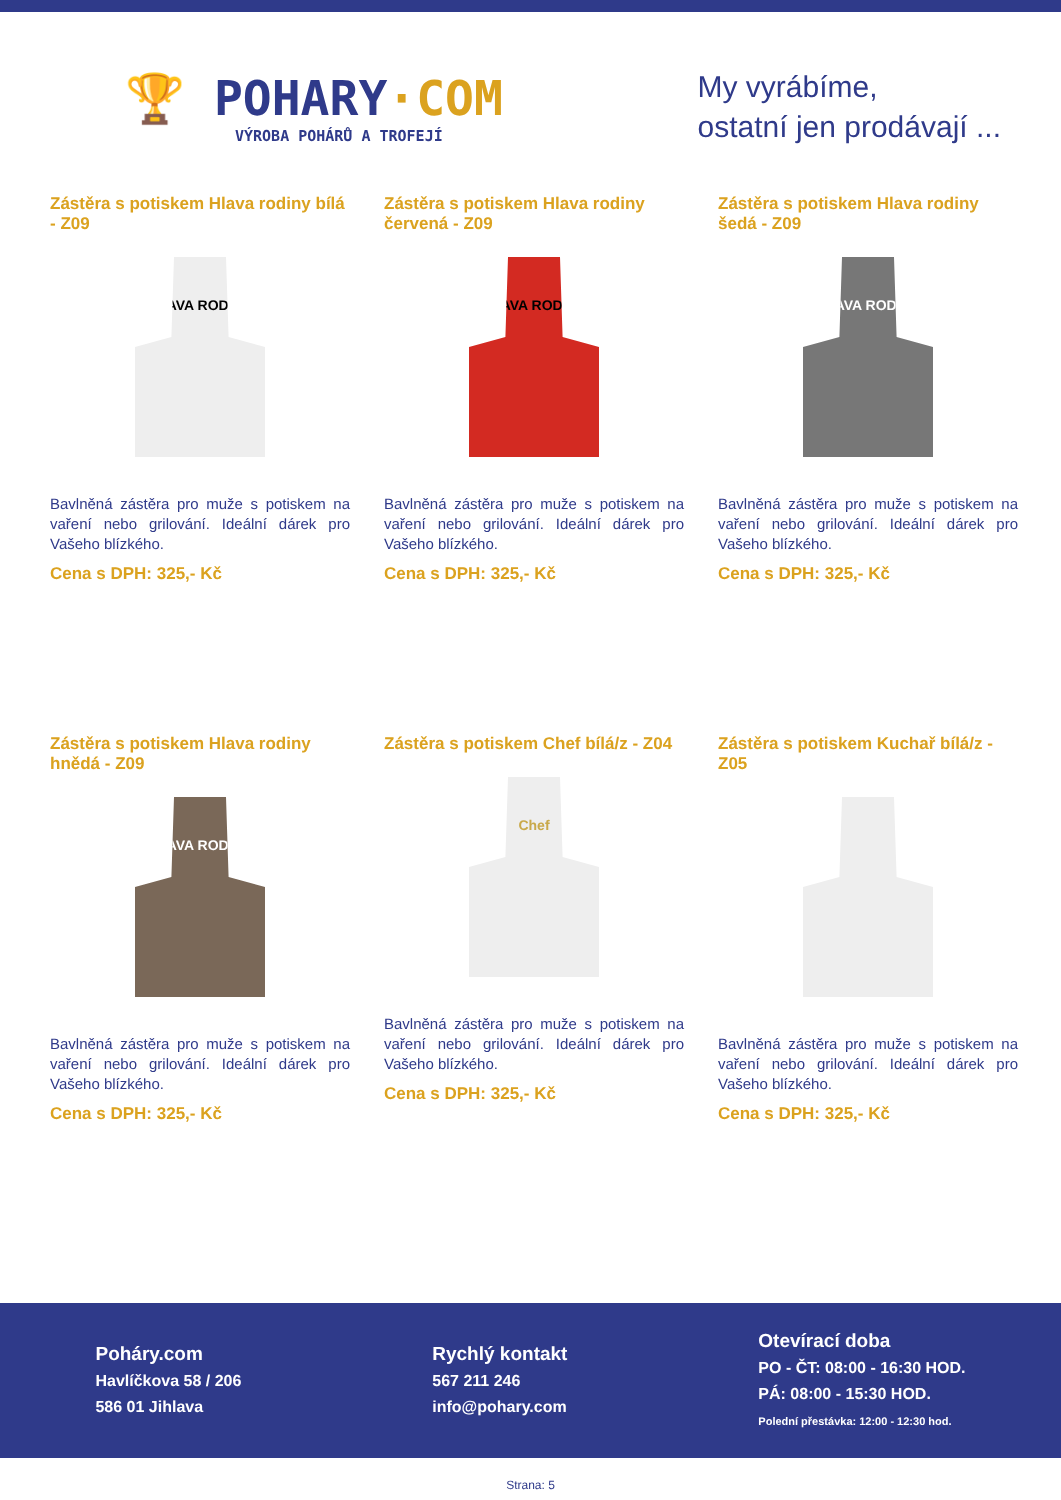🏆 POHARY·COM
VÝROBA POHÁRŮ A TROFEJÍ
My vyrábíme,
ostatní jen prodávají ...
Zástěra s potiskem Hlava rodiny bílá - Z09
HLAVA RODINY
Bavlněná zástěra pro muže s potiskem na vaření nebo grilování. Ideální dárek pro Vašeho blízkého.
Cena s DPH: 325,- Kč
Zástěra s potiskem Hlava rodiny červená - Z09
HLAVA RODINY
Bavlněná zástěra pro muže s potiskem na vaření nebo grilování. Ideální dárek pro Vašeho blízkého.
Cena s DPH: 325,- Kč
Zástěra s potiskem Hlava rodiny šedá - Z09
HLAVA RODINY
Bavlněná zástěra pro muže s potiskem na vaření nebo grilování. Ideální dárek pro Vašeho blízkého.
Cena s DPH: 325,- Kč
Zástěra s potiskem Hlava rodiny hnědá - Z09
HLAVA RODINY
Bavlněná zástěra pro muže s potiskem na vaření nebo grilování. Ideální dárek pro Vašeho blízkého.
Cena s DPH: 325,- Kč
Zástěra s potiskem Chef bílá/z - Z04
Chef
Bavlněná zástěra pro muže s potiskem na vaření nebo grilování. Ideální dárek pro Vašeho blízkého.
Cena s DPH: 325,- Kč
Zástěra s potiskem Kuchař bílá/z - Z05
Bavlněná zástěra pro muže s potiskem na vaření nebo grilování. Ideální dárek pro Vašeho blízkého.
Cena s DPH: 325,- Kč
Poháry.com
Havlíčkova 58 / 206
586 01 Jihlava
Rychlý kontakt
567 211 246
info@pohary.com
Otevírací doba
PO - ČT: 08:00 - 16:30 HOD.
PÁ: 08:00 - 15:30 HOD.
Polední přestávka: 12:00 - 12:30 hod.
Strana: 5